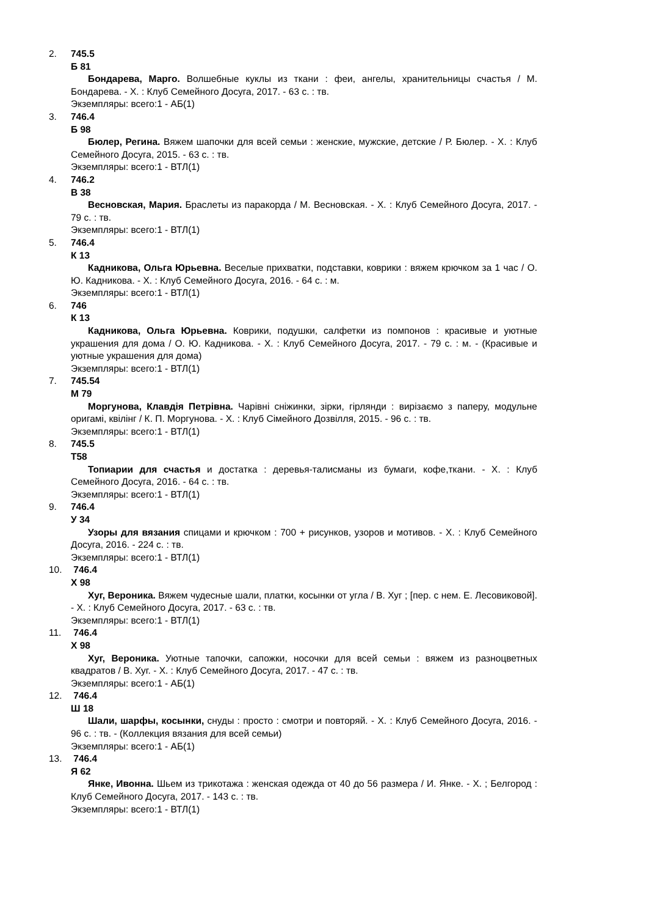2. 745.5
Б 81
Бондарева, Марго. Волшебные куклы из ткани : феи, ангелы, хранительницы счастья / М. Бондарева. - Х. : Клуб Семейного Досуга, 2017. - 63 с. : тв.
Экземпляры: всего:1 - АБ(1)
3. 746.4
Б 98
Бюлер, Регина. Вяжем шапочки для всей семьи : женские, мужские, детские / Р. Бюлер. - Х. : Клуб Семейного Досуга, 2015. - 63 с. : тв.
Экземпляры: всего:1 - ВТЛ(1)
4. 746.2
В 38
Весновская, Мария. Браслеты из паракорда / М. Весновская. - Х. : Клуб Семейного Досуга, 2017. - 79 с. : тв.
Экземпляры: всего:1 - ВТЛ(1)
5. 746.4
К 13
Кадникова, Ольга Юрьевна. Веселые прихватки, подставки, коврики : вяжем крючком за 1 час / О. Ю. Кадникова. - Х. : Клуб Семейного Досуга, 2016. - 64 с. : м.
Экземпляры: всего:1 - ВТЛ(1)
6. 746
К 13
Кадникова, Ольга Юрьевна. Коврики, подушки, салфетки из помпонов : красивые и уютные украшения для дома / О. Ю. Кадникова. - Х. : Клуб Семейного Досуга, 2017. - 79 с. : м. - (Красивые и уютные украшения для дома)
Экземпляры: всего:1 - ВТЛ(1)
7. 745.54
М 79
Моргунова, Клавдія Петрівна. Чарівні сніжинки, зірки, гірлянди : вирізаємо з паперу, модульне оригамі, квілінг / К. П. Моргунова. - Х. : Клуб Сімейного Дозвілля, 2015. - 96 с. : тв.
Экземпляры: всего:1 - ВТЛ(1)
8. 745.5
Т58
Топиарии для счастья и достатка : деревья-талисманы из бумаги, кофе,ткани. - Х. : Клуб Семейного Досуга, 2016. - 64 с. : тв.
Экземпляры: всего:1 - ВТЛ(1)
9. 746.4
У 34
Узоры для вязания спицами и крючком : 700 + рисунков, узоров и мотивов. - Х. : Клуб Семейного Досуга, 2016. - 224 с. : тв.
Экземпляры: всего:1 - ВТЛ(1)
10. 746.4
Х 98
Хуг, Вероника. Вяжем чудесные шали, платки, косынки от угла / В. Хуг ; [пер. с нем. Е. Лесовиковой]. - Х. : Клуб Семейного Досуга, 2017. - 63 с. : тв.
Экземпляры: всего:1 - ВТЛ(1)
11. 746.4
Х 98
Хуг, Вероника. Уютные тапочки, сапожки, носочки для всей семьи : вяжем из разноцветных квадратов / В. Хуг. - Х. : Клуб Семейного Досуга, 2017. - 47 с. : тв.
Экземпляры: всего:1 - АБ(1)
12. 746.4
Ш 18
Шали, шарфы, косынки, снуды : просто : смотри и повторяй. - Х. : Клуб Семейного Досуга, 2016. - 96 с. : тв. - (Коллекция вязания для всей семьи)
Экземпляры: всего:1 - АБ(1)
13. 746.4
Я 62
Янке, Ивонна. Шьем из трикотажа : женская одежда от 40 до 56 размера / И. Янке. - Х. ; Белгород : Клуб Семейного Досуга, 2017. - 143 с. : тв.
Экземпляры: всего:1 - ВТЛ(1)